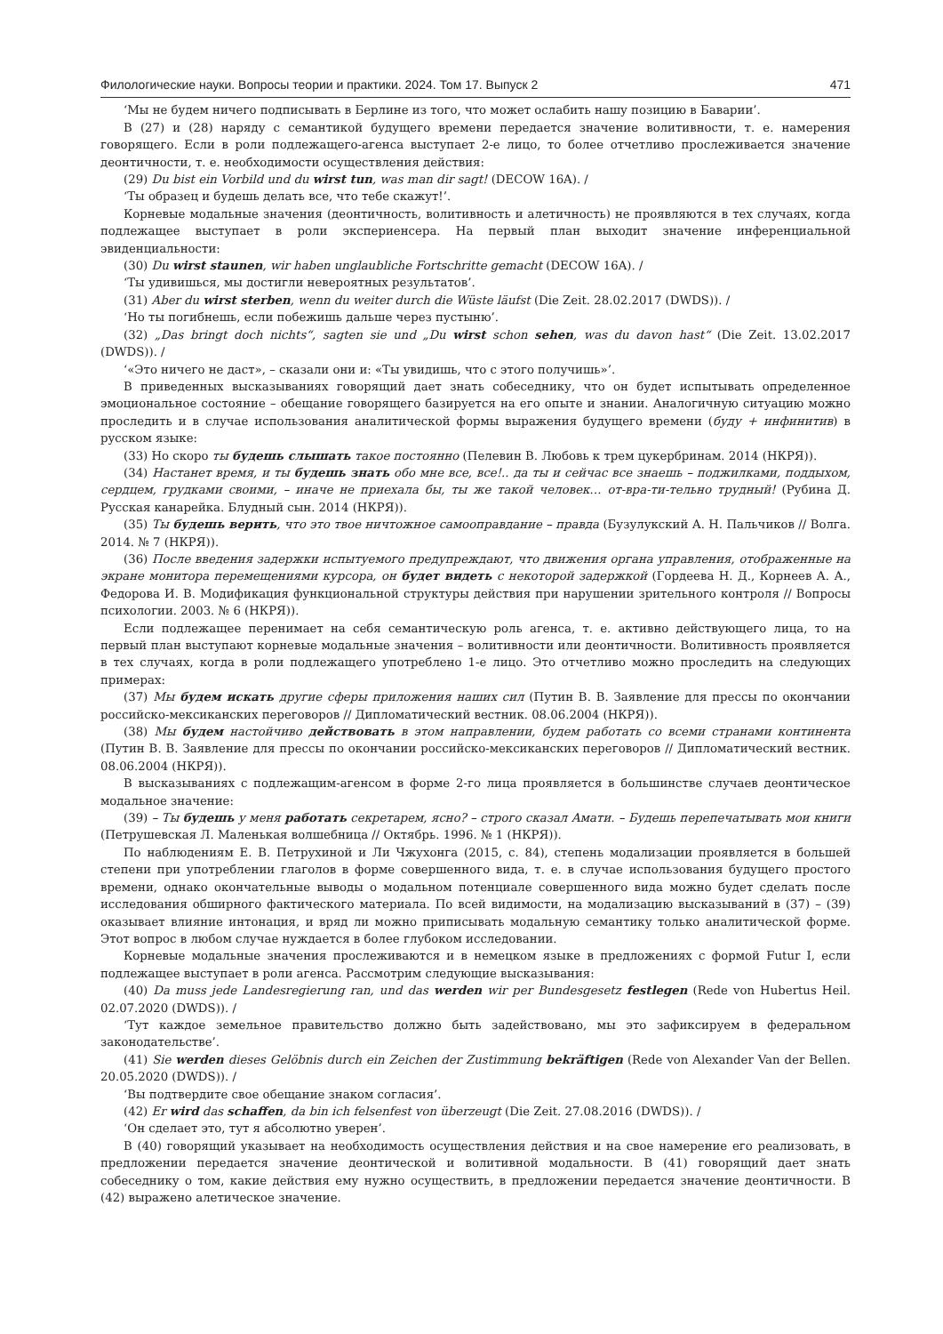Филологические науки. Вопросы теории и практики. 2024. Том 17. Выпуск 2 471
‘Мы не будем ничего подписывать в Берлине из того, что может ослабить нашу позицию в Баварии’.
В (27) и (28) наряду с семантикой будущего времени передается значение волитивности, т. е. намерения говорящего. Если в роли подлежащего-агенса выступает 2-е лицо, то более отчетливо прослеживается значение деонтичности, т. е. необходимости осуществления действия:
(29) Du bist ein Vorbild und du wirst tun, was man dir sagt! (DECOW 16A). /
‘Ты образец и будешь делать все, что тебе скажут!’.
Корневые модальные значения (деонтичность, волитивность и алетичность) не проявляются в тех случаях, когда подлежащее выступает в роли экспериенсера. На первый план выходит значение инференциальной эвиденциальности:
(30) Du wirst staunen, wir haben unglaubliche Fortschritte gemacht (DECOW 16A). /
‘Ты удивишься, мы достигли невероятных результатов’.
(31) Aber du wirst sterben, wenn du weiter durch die Wüste läufst (Die Zeit. 28.02.2017 (DWDS)). /
‘Но ты погибнешь, если побежишь дальше через пустыню’.
(32) „Das bringt doch nichts“, sagten sie und „Du wirst schon sehen, was du davon hast“ (Die Zeit. 13.02.2017 (DWDS)). /
‘«Это ничего не даст», – сказали они и: «Ты увидишь, что с этого получишь»’.
В приведенных высказываниях говорящий дает знать собеседнику, что он будет испытывать определенное эмоциональное состояние – обещание говорящего базируется на его опыте и знании. Аналогичную ситуацию можно проследить и в случае использования аналитической формы выражения будущего времени (буду + инфинитив) в русском языке:
(33) Но скоро ты будешь слышать такое постоянно (Пелевин В. Любовь к трем цукербринам. 2014 (НКРЯ)).
(34) Настанет время, и ты будешь знать обо мне все, все!.. да ты и сейчас все знаешь – поджилками, поддыхом, сердцем, грудками своими, – иначе не приехала бы, ты же такой человек… от-вра-ти-тельно трудный! (Рубина Д. Русская канарейка. Блудный сын. 2014 (НКРЯ)).
(35) Ты будешь верить, что это твое ничтожное самооправдание – правда (Бузулукский А. Н. Пальчиков // Волга. 2014. № 7 (НКРЯ)).
(36) После введения задержки испытуемого предупреждают, что движения органа управления, отображенные на экране монитора перемещениями курсора, он будет видеть с некоторой задержкой (Гордеева Н. Д., Корнеев А. А., Федорова И. В. Модификация функциональной структуры действия при нарушении зрительного контроля // Вопросы психологии. 2003. № 6 (НКРЯ)).
Если подлежащее перенимает на себя семантическую роль агенса, т. е. активно действующего лица, то на первый план выступают корневые модальные значения – волитивности или деонтичности. Волитивность проявляется в тех случаях, когда в роли подлежащего употреблено 1-е лицо. Это отчетливо можно проследить на следующих примерах:
(37) Мы будем искать другие сферы приложения наших сил (Путин В. В. Заявление для прессы по окончании российско-мексиканских переговоров // Дипломатический вестник. 08.06.2004 (НКРЯ)).
(38) Мы будем настойчиво действовать в этом направлении, будем работать со всеми странами континента (Путин В. В. Заявление для прессы по окончании российско-мексиканских переговоров // Дипломатический вестник. 08.06.2004 (НКРЯ)).
В высказываниях с подлежащим-агенсом в форме 2-го лица проявляется в большинстве случаев деонтическое модальное значение:
(39) – Ты будешь у меня работать секретарем, ясно? – строго сказал Амати. – Будешь перепечатывать мои книги (Петрушевская Л. Маленькая волшебница // Октябрь. 1996. № 1 (НКРЯ)).
По наблюдениям Е. В. Петрухиной и Ли Чжухонга (2015, с. 84), степень модализации проявляется в большей степени при употреблении глаголов в форме совершенного вида, т. е. в случае использования будущего простого времени, однако окончательные выводы о модальном потенциале совершенного вида можно будет сделать после исследования обширного фактического материала. По всей видимости, на модализацию высказываний в (37) – (39) оказывает влияние интонация, и вряд ли можно приписывать модальную семантику только аналитической форме. Этот вопрос в любом случае нуждается в более глубоком исследовании.
Корневые модальные значения прослеживаются и в немецком языке в предложениях с формой Futur I, если подлежащее выступает в роли агенса. Рассмотрим следующие высказывания:
(40) Da muss jede Landesregierung ran, und das werden wir per Bundesgesetz festlegen (Rede von Hubertus Heil. 02.07.2020 (DWDS)). /
‘Тут каждое земельное правительство должно быть задействовано, мы это зафиксируем в федеральном законодательстве’.
(41) Sie werden dieses Gelöbnis durch ein Zeichen der Zustimmung bekräftigen (Rede von Alexander Van der Bellen. 20.05.2020 (DWDS)). /
‘Вы подтвердите свое обещание знаком согласия’.
(42) Er wird das schaffen, da bin ich felsenfest von überzeugt (Die Zeit. 27.08.2016 (DWDS)). /
‘Он сделает это, тут я абсолютно уверен’.
В (40) говорящий указывает на необходимость осуществления действия и на свое намерение его реализовать, в предложении передается значение деонтической и волитивной модальности. В (41) говорящий дает знать собеседнику о том, какие действия ему нужно осуществить, в предложении передается значение деонтичности. В (42) выражено алетическое значение.